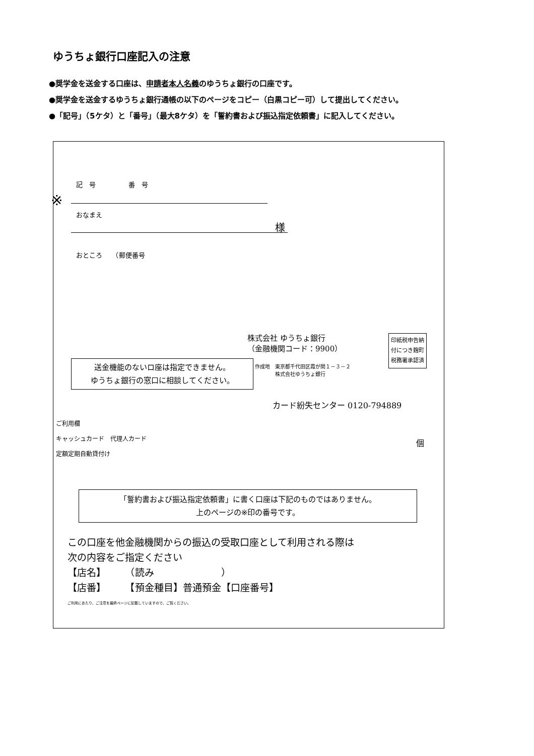ゆうちょ銀行口座記入の注意
●奨学金を送金する口座は、申請者本人名義のゆうちょ銀行の口座です。
●奨学金を送金するゆうちょ銀行通帳の以下のページをコピー（白黒コピー可）して提出してください。
●「記号」（5ケタ）と「番号」（最大8ケタ）を「誓約書および振込指定依頼書」に記入してください。
記　号　　　　　番　号
※
おなまえ
様
おところ　　（郵便番号
株式会社 ゆうちょ銀行
（金融機関コード：9900）
印紙税申告納
付につき麹町
税務署承認済
作成地　東京都千代田区霞が関１－３－２
　　　　株式会社ゆうちょ銀行
送金機能のないロ座は指定できません。
ゆうちょ銀行の窓口に相談してください。
カード紛失センター 0120-794889
ご利用欄
キャッシュカード　代理人カード
定額定期自動貸付け
個
「誓約書および振込指定依頼書」に書く口座は下記のものではありません。
上のページの※印の番号です。
この口座を他金融機関からの振込の受取口座として利用される際は
次の内容をご指定ください
【店名】　　　（読み　　　　　　　）
【店番】　　　【預金種目】普通預金【口座番号】
ご利用にあたり、ご注意を最終ページに記載していますので、ご覧ください。